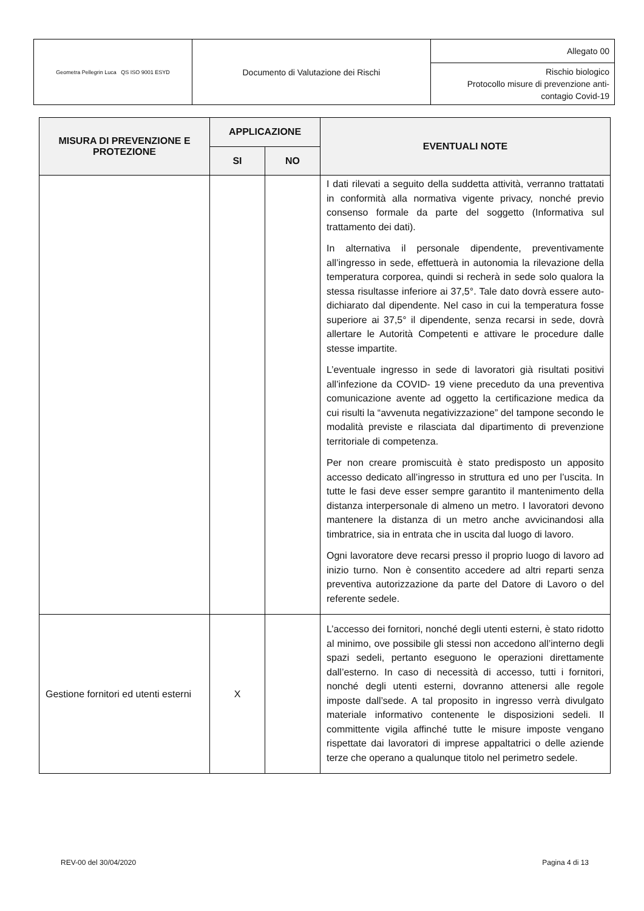| Geometra Pellegrin Luca QS ISO 9001 ESYD | Documento di Valutazione dei Rischi | Allegato 00 |
| | | Rischio biologico Protocollo misure di prevenzione anti-contagio Covid-19 |
| MISURA DI PREVENZIONE E PROTEZIONE | APPLICAZIONE | | EVENTUALI NOTE |
| --- | --- | --- | --- |
| | SI | NO | |
| | | | I dati rilevati a seguito della suddetta attività, verranno trattatati in conformità alla normativa vigente privacy, nonché previo consenso formale da parte del soggetto (Informativa sul trattamento dei dati). In alternativa il personale dipendente, preventivamente all’ingresso in sede, effettuerà in autonomia la rilevazione della temperatura corporea, quindi si recherà in sede solo qualora la stessa risultasse inferiore ai 37,5°. Tale dato dovrà essere auto-dichiarato dal dipendente. Nel caso in cui la temperatura fosse superiore ai 37,5° il dipendente, senza recarsi in sede, dovrà allertare le Autorità Competenti e attivare le procedure dalle stesse impartite. L’eventuale ingresso in sede di lavoratori già risultati positivi all’infezione da COVID- 19 viene preceduto da una preventiva comunicazione avente ad oggetto la certificazione medica da cui risulti la “avvenuta negativizzazione” del tampone secondo le modalità previste e rilasciata dal dipartimento di prevenzione territoriale di competenza. Per non creare promiscuità è stato predisposto un apposito accesso dedicato all’ingresso in struttura ed uno per l’uscita. In tutte le fasi deve esser sempre garantito il mantenimento della distanza interpersonale di almeno un metro. I lavoratori devono mantenere la distanza di un metro anche avvicinandosi alla timbratrice, sia in entrata che in uscita dal luogo di lavoro. Ogni lavoratore deve recarsi presso il proprio luogo di lavoro ad inizio turno. Non è consentito accedere ad altri reparti senza preventiva autorizzazione da parte del Datore di Lavoro o del referente sedele. |
| Gestione fornitori ed utenti esterni | X | | L’accesso dei fornitori, nonché degli utenti esterni, è stato ridotto al minimo, ove possibile gli stessi non accedono all’interno degli spazi sedeli, pertanto eseguono le operazioni direttamente dall’esterno. In caso di necessità di accesso, tutti i fornitori, nonché degli utenti esterni, dovranno attenersi alle regole imposte dall’sede. A tal proposito in ingresso verrà divulgato materiale informativo contenente le disposizioni sedeli. Il committente vigila affinché tutte le misure imposte vengano rispettate dai lavoratori di imprese appaltatrici o delle aziende terze che operano a qualunque titolo nel perimetro sedele. |
REV-00 del 30/04/2020 Pagina 4 di 13